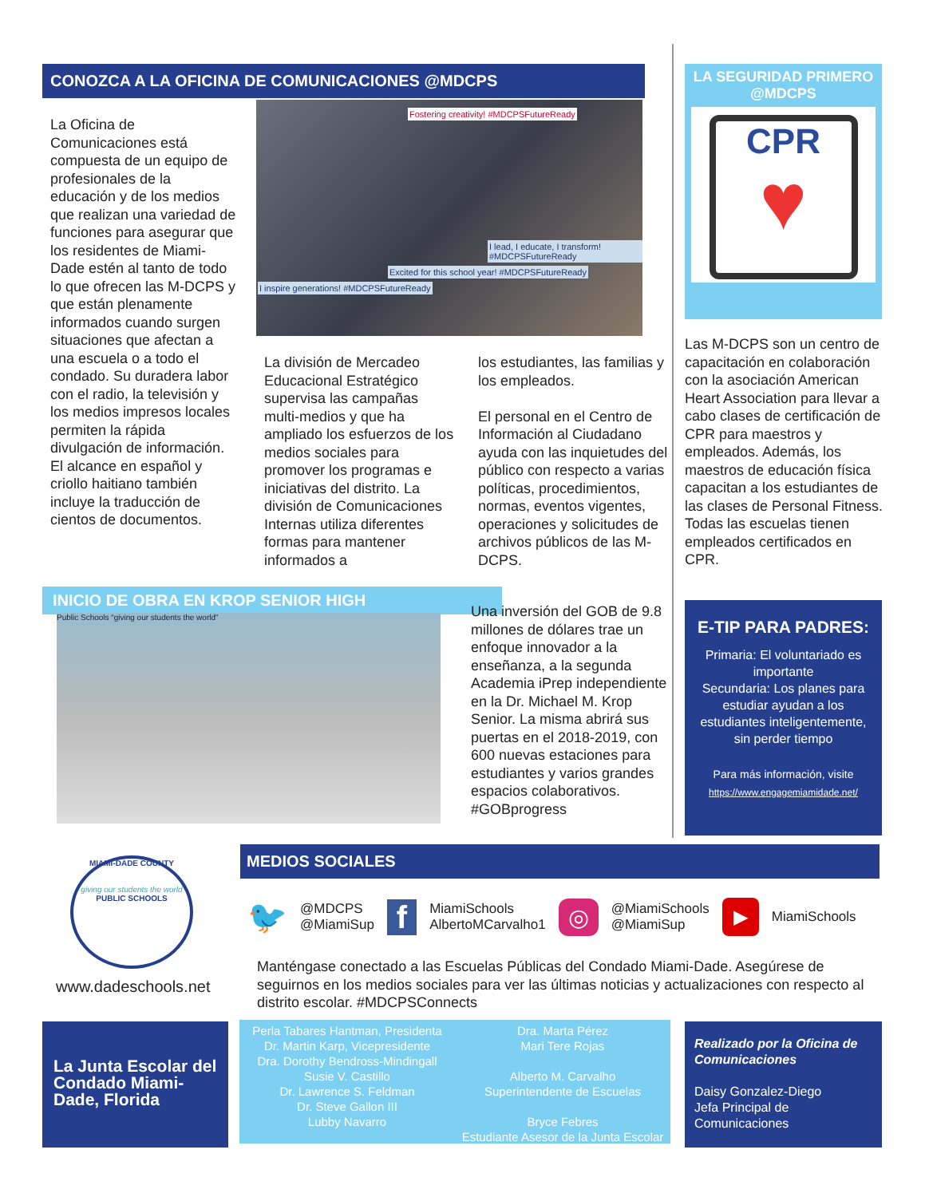CONOZCA A LA OFICINA DE COMUNICACIONES @MDCPS
La Oficina de Comunicaciones está compuesta de un equipo de profesionales de la educación y de los medios que realizan una variedad de funciones para asegurar que los residentes de Miami-Dade estén al tanto de todo lo que ofrecen las M-DCPS y que están plenamente informados cuando surgen situaciones que afectan a una escuela o a todo el condado. Su duradera labor con el radio, la televisión y los medios impresos locales permiten la rápida divulgación de información. El alcance en español y criollo haitiano también incluye la traducción de cientos de documentos.
Fostering creativity! #MDCPSFutureReady
I lead, I educate, I transform! #MDCPSFutureReady
Excited for this school year! #MDCPSFutureReady
I inspire generations! #MDCPSFutureReady
La división de Mercadeo Educacional Estratégico supervisa las campañas multi-medios y que ha ampliado los esfuerzos de los medios sociales para promover los programas e iniciativas del distrito. La división de Comunicaciones Internas utiliza diferentes formas para mantener informados a
los estudiantes, las familias y los empleados.
El personal en el Centro de Información al Ciudadano ayuda con las inquietudes del público con respecto a varias políticas, procedimientos, normas, eventos vigentes, operaciones y solicitudes de archivos públicos de las M-DCPS.
LA SEGURIDAD PRIMERO @MDCPS
CPR
♥
Las M-DCPS son un centro de capacitación en colaboración con la asociación American Heart Association para llevar a cabo clases de certificación de CPR para maestros y empleados. Además, los maestros de educación física capacitan a los estudiantes de las clases de Personal Fitness. Todas las escuelas tienen empleados certificados en CPR.
INICIO DE OBRA EN KROP SENIOR HIGH
Public Schools “giving our students the world”
Una inversión del GOB de 9.8 millones de dólares trae un enfoque innovador a la enseñanza, a la segunda Academia iPrep independiente en la Dr. Michael M. Krop Senior. La misma abrirá sus puertas en el 2018-2019, con 600 nuevas estaciones para estudiantes y varios grandes espacios colaborativos. #GOBprogress
E-TIP PARA PADRES:
Primaria: El voluntariado es importante
Secundaria: Los planes para estudiar ayudan a los estudiantes inteligentemente, sin perder tiempo
Para más información, visite
https://www.engagemiamidade.net/
MIAMI-DADE COUNTY
giving our students the world
PUBLIC SCHOOLS
www.dadeschools.net
MEDIOS SOCIALES
🐦 @MDCPS
@MiamiSup f MiamiSchools
AlbertoMCarvalho1 ◎ @MiamiSchools
@MiamiSup ▶ MiamiSchools
Manténgase conectado a las Escuelas Públicas del Condado Miami-Dade. Asegúrese de seguirnos en los medios sociales para ver las últimas noticias y actualizaciones con respecto al distrito escolar. #MDCPSConnects
La Junta Escolar del Condado Miami-Dade, Florida
Perla Tabares Hantman, Presidenta
Dr. Martin Karp, Vicepresidente
Dra. Dorothy Bendross-Mindingall
Susie V. Castillo
Dr. Lawrence S. Feldman
Dr. Steve Gallon III
Lubby Navarro
Dra. Marta Pérez
Mari Tere Rojas
Alberto M. Carvalho
Superintendente de Escuelas
Bryce Febres
Estudiante Asesor de la Junta Escolar
Realizado por la Oficina de Comunicaciones
Daisy Gonzalez-Diego
Jefa Principal de Comunicaciones